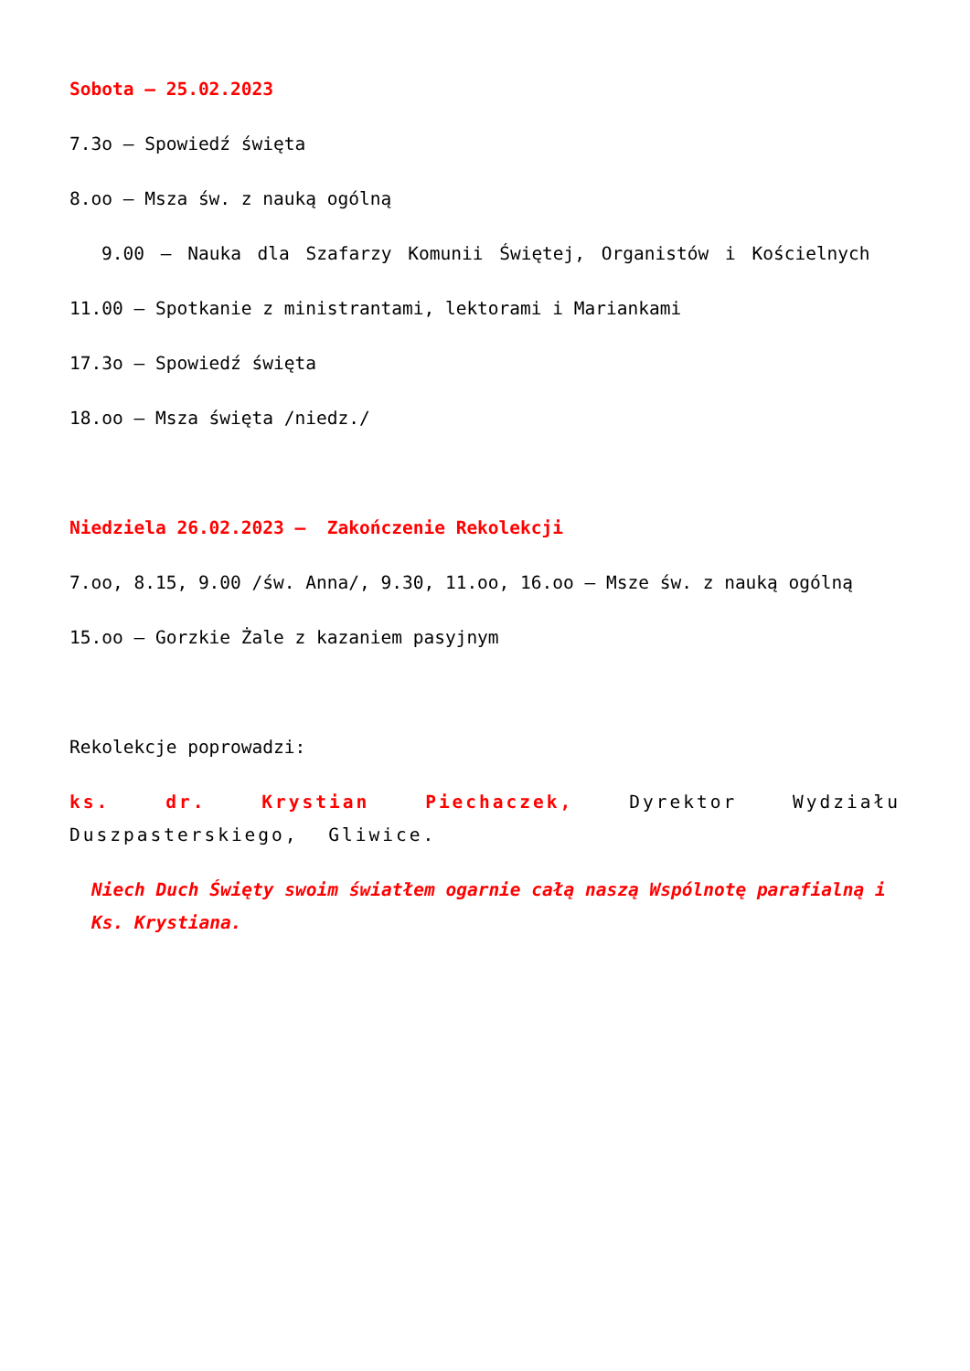Sobota – 25.02.2023
7.3o – Spowiedź święta
8.oo – Msza św. z nauką ogólną
9.00 – Nauka dla Szafarzy Komunii Świętej, Organistów i Kościelnych
11.00 – Spotkanie z ministrantami, lektorami i Mariankami
17.3o – Spowiedź święta
18.oo – Msza święta /niedz./
Niedziela 26.02.2023 – Zakończenie Rekolekcji
7.oo, 8.15, 9.00 /św. Anna/, 9.30, 11.oo, 16.oo – Msze św. z nauką ogólną
15.oo – Gorzkie Żale z kazaniem pasyjnym
Rekolekcje poprowadzi:
ks. dr. Krystian Piechaczek, Dyrektor Wydziału Duszpasterskiego, Gliwice.
Niech Duch Święty swoim światłem ogarnie całą naszą Wspólnotę parafialną i Ks. Krystiana.